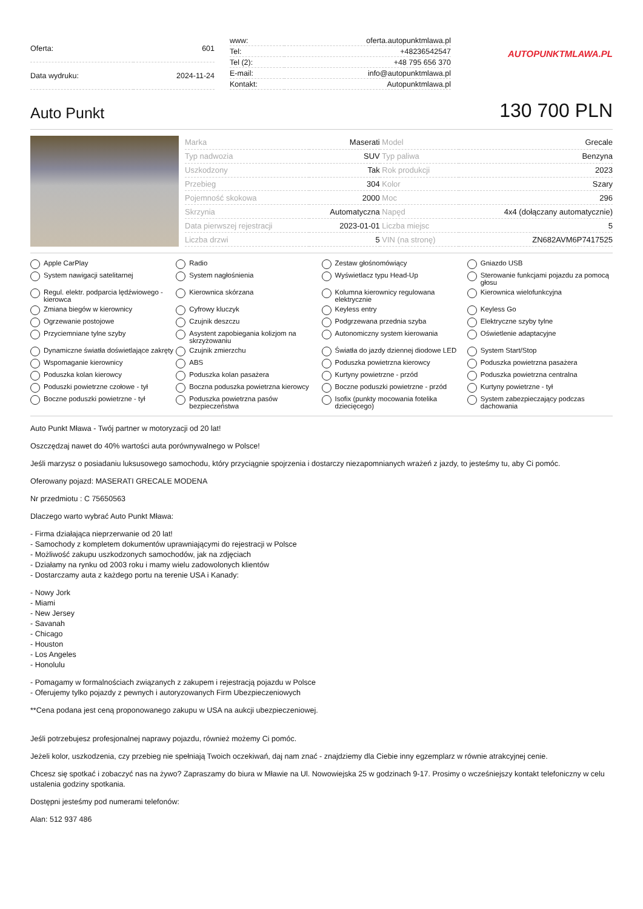| Oferta: | 601 |
| Data wydruku: | 2024-11-24 |
| www: | oferta.autopunktmlawa.pl |
| Tel: | +48236542547 |
| Tel (2): | +48 795 656 370 |
| E-mail: | info@autopunktmlawa.pl |
| Kontakt: | Autopunktmlawa.pl |
AUTOPUNKTMLAWA.PL
Auto Punkt
130 700 PLN
| Marka | Maserati | Model | Grecale |
| Typ nadwozia | SUV | Typ paliwa | Benzyna |
| Uszkodzony | Tak | Rok produkcji | 2023 |
| Przebieg | 304 | Kolor | Szary |
| Pojemność skokowa | 2000 | Moc | 296 |
| Skrzynia | Automatyczna | Napęd | 4x4 (dołączany automatycznie) |
| Data pierwszej rejestracji | 2023-01-01 | Liczba miejsc | 5 |
| Liczba drzwi | 5 | VIN (na stronę) | ZN682AVM6P7417525 |
Apple CarPlay
Radio
Zestaw głośnomówiący
Gniazdo USB
System nawigacji satelitarnej
System nagłośnienia
Wyświetlacz typu Head-Up
Sterowanie funkcjami pojazdu za pomocą głosu
Regul. elektr. podparcia lędźwiowego - kierowca
Kierownica skórzana
Kolumna kierownicy regulowana elektrycznie
Kierownica wielofunkcyjna
Zmiana biegów w kierownicy
Cyfrowy kluczyk
Keyless entry
Keyless Go
Ogrzewanie postojowe
Czujnik deszczu
Podgrzewana przednia szyba
Elektryczne szyby tylne
Przyciemniane tylne szyby
Asystent zapobiegania kolizjom na skrzyżowaniu
Autonomiczny system kierowania
Oświetlenie adaptacyjne
Dynamiczne światła doświetlające zakręty
Czujnik zmierzchu
Światła do jazdy dziennej diodowe LED
System Start/Stop
Wspomaganie kierownicy
ABS
Poduszka powietrzna kierowcy
Poduszka powietrzna pasażera
Poduszka kolan kierowcy
Poduszka kolan pasażera
Kurtyny powietrzne - przód
Poduszka powietrzna centralna
Poduszki powietrzne czołowe - tył
Boczna poduszka powietrzna kierowcy
Boczne poduszki powietrzne - przód
Kurtyny powietrzne - tył
Boczne poduszki powietrzne - tył
Poduszka powietrzna pasów bezpieczeństwa
Isofix (punkty mocowania fotelika dziecięcego)
System zabezpieczający podczas dachowania
Auto Punkt Mława - Twój partner w motoryzacji od 20 lat!
Oszczędzaj nawet do 40% wartości auta porównywalnego w Polsce!
Jeśli marzysz o posiadaniu luksusowego samochodu, który przyciągnie spojrzenia i dostarczy niezapomnianych wrażeń z jazdy, to jesteśmy tu, aby Ci pomóc.
Oferowany pojazd: MASERATI GRECALE MODENA
Nr przedmiotu : C 75650563
Dlaczego warto wybrać Auto Punkt Mława:
- Firma działająca nieprzerwanie od 20 lat!
- Samochody z kompletem dokumentów uprawniającymi do rejestracji w Polsce
- Możliwość zakupu uszkodzonych samochodów, jak na zdjęciach
- Działamy na rynku od 2003 roku i mamy wielu zadowolonych klientów
- Dostarczamy auta z każdego portu na terenie USA i Kanady:
- Nowy Jork
- Miami
- New Jersey
- Savanah
- Chicago
- Houston
- Los Angeles
- Honolulu
- Pomagamy w formalnościach związanych z zakupem i rejestracją pojazdu w Polsce
- Oferujemy tylko pojazdy z pewnych i autoryzowanych Firm Ubezpieczeniowych
**Cena podana jest ceną proponowanego zakupu w USA na aukcji ubezpieczeniowej.
Jeśli potrzebujesz profesjonalnej naprawy pojazdu, również możemy Ci pomóc.
Jeżeli kolor, uszkodzenia, czy przebieg nie spełniają Twoich oczekiwań, daj nam znać - znajdziemy dla Ciebie inny egzemplarz w równie atrakcyjnej cenie.
Chcesz się spotkać i zobaczyć nas na żywo? Zapraszamy do biura w Mławie na Ul. Nowowiejska 25 w godzinach 9-17. Prosimy o wcześniejszy kontakt telefoniczny w celu ustalenia godziny spotkania.
Dostępni jesteśmy pod numerami telefonów:
Alan: 512 937 486